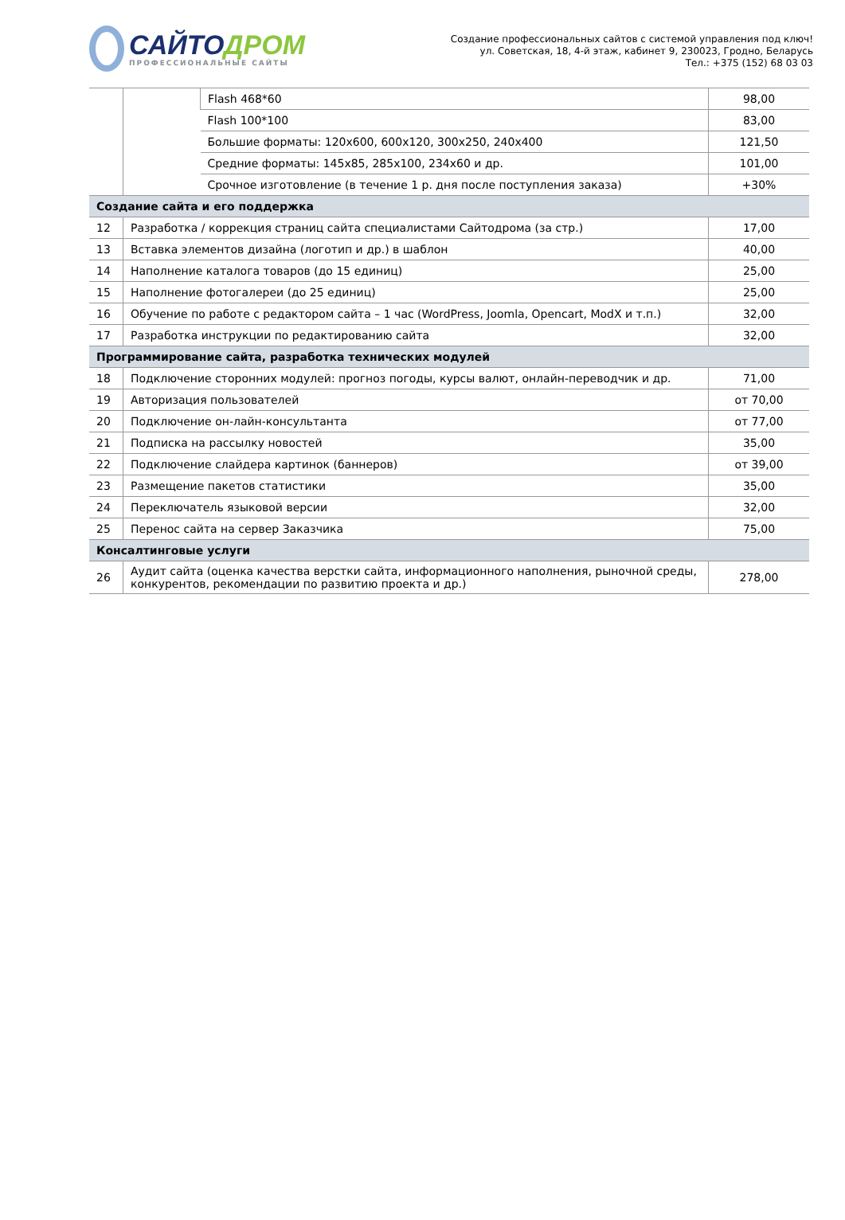САЙТОДРОМ
ПРОФЕССИОНАЛЬНЫЕ САЙТЫ
Создание профессиональных сайтов с системой управления под ключ!
ул. Советская, 18, 4-й этаж, кабинет 9, 230023, Гродно, Беларусь
Тел.: +375 (152) 68 03 03
| | | Flash 468*60 | 98,00 |
| | | Flash 100*100 | 83,00 |
| | | Большие форматы: 120x600, 600x120, 300x250, 240x400 | 121,50 |
| | | Средние форматы: 145x85, 285x100, 234x60 и др. | 101,00 |
| | | Срочное изготовление (в течение 1 р. дня после поступления заказа) | +30% |
| Создание сайта и его поддержка | | | |
| 12 | Разработка / коррекция страниц сайта специалистами Сайтодрома (за стр.) | | 17,00 |
| 13 | Вставка элементов дизайна (логотип и др.) в шаблон | | 40,00 |
| 14 | Наполнение каталога товаров (до 15 единиц) | | 25,00 |
| 15 | Наполнение фотогалереи (до 25 единиц) | | 25,00 |
| 16 | Обучение по работе с редактором сайта – 1 час (WordPress, Joomla, Opencart, ModX и т.п.) | | 32,00 |
| 17 | Разработка инструкции по редактированию сайта | | 32,00 |
| Программирование сайта, разработка технических модулей | | | |
| 18 | Подключение сторонних модулей: прогноз погоды, курсы валют, онлайн-переводчик и др. | | 71,00 |
| 19 | Авторизация пользователей | | от 70,00 |
| 20 | Подключение он-лайн-консультанта | | от 77,00 |
| 21 | Подписка на рассылку новостей | | 35,00 |
| 22 | Подключение слайдера картинок (баннеров) | | от 39,00 |
| 23 | Размещение пакетов статистики | | 35,00 |
| 24 | Переключатель языковой версии | | 32,00 |
| 25 | Перенос сайта на сервер Заказчика | | 75,00 |
| Консалтинговые услуги | | | |
| 26 | Аудит сайта (оценка качества верстки сайта, информационного наполнения, рыночной среды, конкурентов, рекомендации по развитию проекта и др.) | | 278,00 |